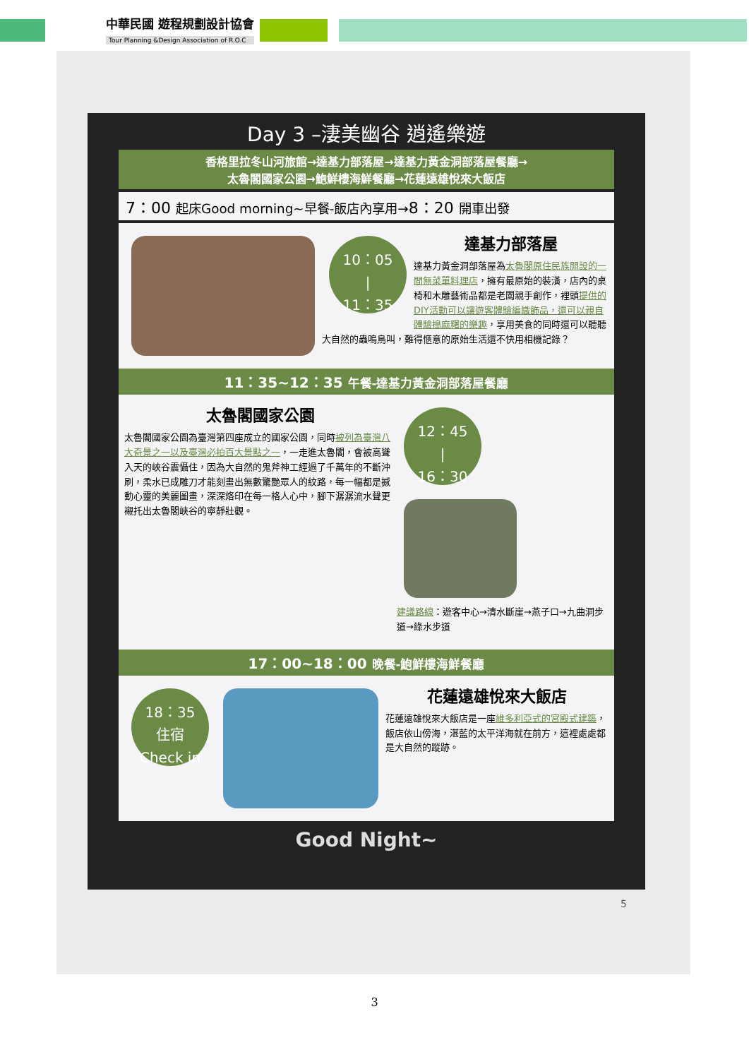中華民國 遊程規劃設計協會
Tour Planning &Design Association of R.O.C
Day 3 –淒美幽谷 逍遙樂遊
香格里拉冬山河旅館→達基力部落屋→達基力黃金洞部落屋餐廳→
太魯閣國家公園→鮑鮮樓海鮮餐廳→花蓮遠雄悅來大飯店
7：00 起床Good morning~早餐-飯店內享用→8：20 開車出發
10：05
|
11：35
達基力部落屋
達基力黃金洞部落屋為太魯閣原住民族開設的一間無菜單料理店，擁有最原始的裝潢，店內的桌椅和木雕藝術品都是老闆親手創作，裡頭提供的DIY活動可以讓遊客體驗編織飾品，還可以親自體驗搗麻糬的樂趣，享用美食的同時還可以聽聽大自然的蟲鳴鳥叫，難得愜意的原始生活還不快用相機記錄？
11：35~12：35 午餐-達基力黃金洞部落屋餐廳
12：45
|
16：30
建議路線：遊客中心→清水斷崖→燕子口→九曲洞步道→綠水步道
太魯閣國家公園
太魯閣國家公園為臺灣第四座成立的國家公園，同時被列為臺灣八大奇景之一以及臺灣必拍百大景點之一，一走進太魯閣，會被高聳入天的峽谷震懾住，因為大自然的鬼斧神工經過了千萬年的不斷沖刷，柔水已成雕刀才能刻畫出無數驚艷眾人的紋路，每一幅都是撼動心靈的美麗圖畫，深深烙印在每一格人心中，腳下潺潺流水聲更襯托出太魯閣峽谷的寧靜壯觀。
17：00~18：00 晚餐-鮑鮮樓海鮮餐廳
18：35
住宿
Check in
花蓮遠雄悅來大飯店
花蓮遠雄悅來大飯店是一座維多利亞式的宮殿式建築，飯店依山傍海，湛藍的太平洋海就在前方，這裡處處都是大自然的蹤跡。
Good Night~
5
3